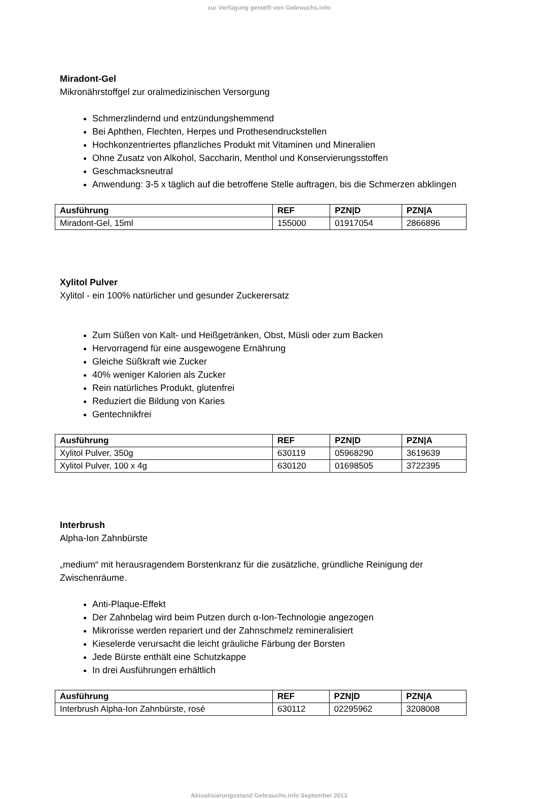zur Verfügung gestellt von Gebrauchs.info
Miradont-Gel
Mikronährstoffgel zur oralmedizinischen Versorgung
Schmerzlindernd und entzündungshemmend
Bei Aphthen, Flechten, Herpes und Prothesendruckstellen
Hochkonzentriertes pflanzliches Produkt mit Vitaminen und Mineralien
Ohne Zusatz von Alkohol, Saccharin, Menthol und Konservierungsstoffen
Geschmacksneutral
Anwendung: 3-5 x täglich auf die betroffene Stelle auftragen, bis die Schmerzen abklingen
| Ausführung | REF | PZN/D | PZN/A |
| --- | --- | --- | --- |
| Miradont-Gel, 15ml | 155000 | 01917054 | 2866896 |
Xylitol Pulver
Xylitol - ein 100% natürlicher und gesunder Zuckerersatz
Zum Süßen von Kalt- und Heißgetränken, Obst, Müsli oder zum Backen
Hervorragend für eine ausgewogene Ernährung
Gleiche Süßkraft wie Zucker
40% weniger Kalorien als Zucker
Rein natürliches Produkt, glutenfrei
Reduziert die Bildung von Karies
Gentechnikfrei
| Ausführung | REF | PZN/D | PZN/A |
| --- | --- | --- | --- |
| Xylitol Pulver, 350g | 630119 | 05968290 | 3619639 |
| Xylitol Pulver, 100 x 4g | 630120 | 01698505 | 3722395 |
Interbrush
Alpha-Ion Zahnbürste
„medium“ mit herausragendem Borstenkranz für die zusätzliche, gründliche Reinigung der Zwischenräume.
Anti-Plaque-Effekt
Der Zahnbelag wird beim Putzen durch α-Ion-Technologie angezogen
Mikrorisse werden repariert und der Zahnschmelz remineralisiert
Kieselerde verursacht die leicht gräuliche Färbung der Borsten
Jede Bürste enthält eine Schutzkappe
In drei Ausführungen erhältlich
| Ausführung | REF | PZN/D | PZN/A |
| --- | --- | --- | --- |
| Interbrush Alpha-Ion Zahnbürste, rosé | 630112 | 02295962 | 3208008 |
Aktualisierungsstand Gebrauchs.info September 2013